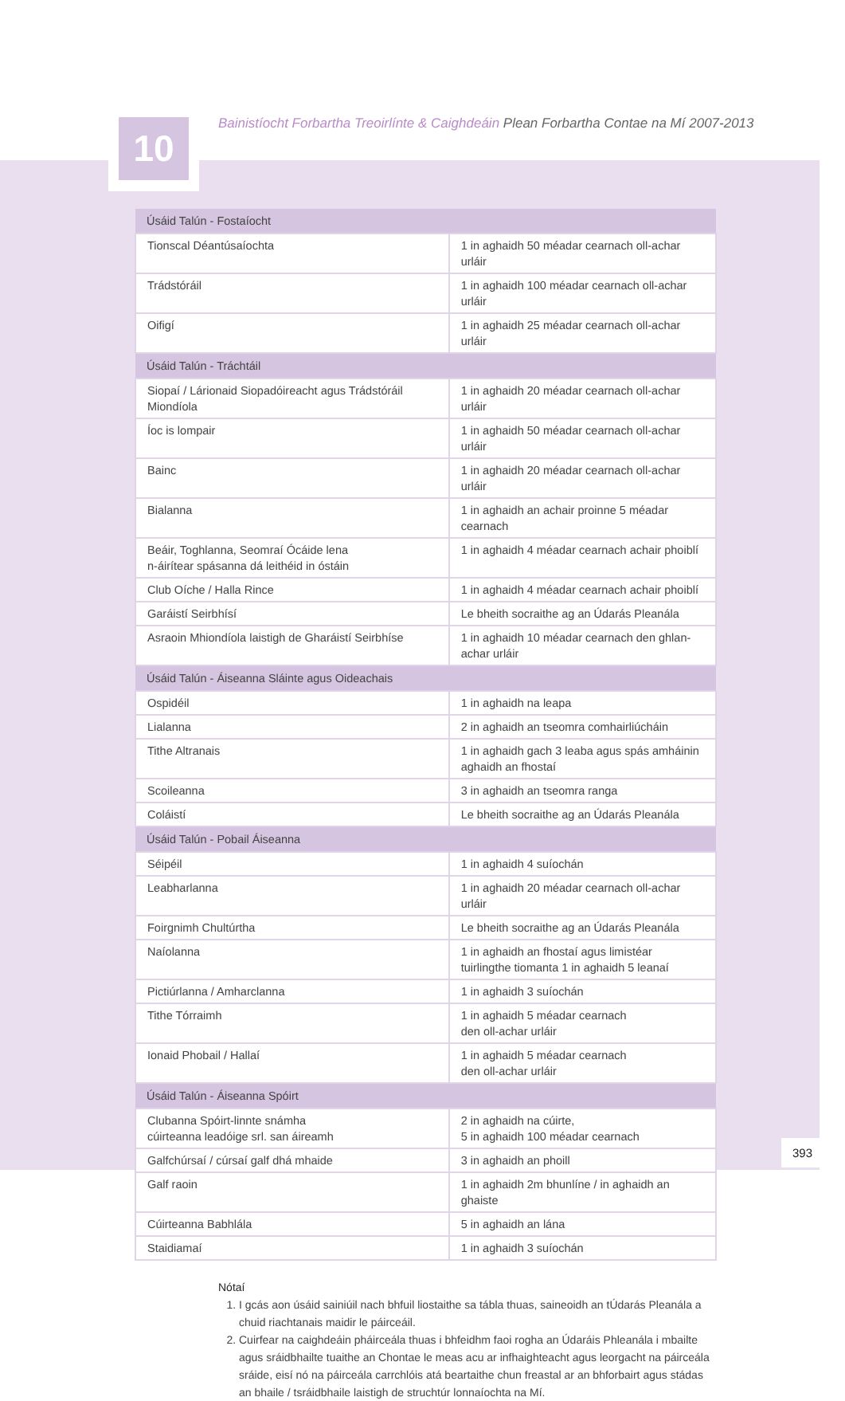10
Bainistíocht Forbartha Treoirlínte & Caighdeáin Plean Forbartha Contae na Mí 2007-2013
| Úsáid Talún - Fostaíocht | |
| Tionscal Déantúsaíochta | 1 in aghaidh 50 méadar cearnach oll-achar urláir |
| Trádstóráil | 1 in aghaidh 100 méadar cearnach oll-achar urláir |
| Oifigí | 1 in aghaidh 25 méadar cearnach oll-achar urláir |
| Úsáid Talún - Tráchtáil | |
| Siopaí / Lárionaid Siopadóireacht agus Trádstóráil Miondíola | 1 in aghaidh 20 méadar cearnach oll-achar urláir |
| Íoc is lompair | 1 in aghaidh 50 méadar cearnach oll-achar urláir |
| Bainc | 1 in aghaidh 20 méadar cearnach oll-achar urláir |
| Bialanna | 1 in aghaidh an achair proinne 5 méadar cearnach |
| Beáir, Toghlanna, Seomraí Ócáide lena n-áirítear spásanna dá leithéid in óstáin | 1 in aghaidh 4 méadar cearnach achair phoiblí |
| Club Oíche / Halla Rince | 1 in aghaidh 4 méadar cearnach achair phoiblí |
| Garáistí Seirbhísí | Le bheith socraithe ag an Údarás Pleanála |
| Asraoin Mhiondíola laistigh de Gharáistí Seirbhíse | 1 in aghaidh 10 méadar cearnach den ghlan- achar urláir |
| Úsáid Talún - Áiseanna Sláinte agus Oideachais | |
| Ospidéil | 1 in aghaidh na leapa |
| Lialanna | 2 in aghaidh an tseomra comhairliúcháin |
| Tithe Altranais | 1 in aghaidh gach 3 leaba agus spás amháinin aghaidh an fhostaí |
| Scoileanna | 3 in aghaidh an tseomra ranga |
| Coláistí | Le bheith socraithe ag an Údarás Pleanála |
| Úsáid Talún - Pobail Áiseanna | |
| Séipéil | 1 in aghaidh 4 suíochán |
| Leabharlanna | 1 in aghaidh 20 méadar cearnach oll-achar urláir |
| Foirgnimh Chultúrtha | Le bheith socraithe ag an Údarás Pleanála |
| Naíolanna | 1 in aghaidh an fhostaí agus limistéar tuirlingthe tiomanta 1 in aghaidh 5 leanaí |
| Pictiúrlanna / Amharclanna | 1 in aghaidh 3 suíochán |
| Tithe Tórraimh | 1 in aghaidh 5 méadar cearnach den oll-achar urláir |
| Ionaid Phobail / Hallaí | 1 in aghaidh 5 méadar cearnach den oll-achar urláir |
| Úsáid Talún - Áiseanna Spóirt | |
| Clubanna Spóirt-linnte snámha cúirteanna leadóige srl. san áireamh | 2 in aghaidh na cúirte, 5 in aghaidh 100 méadar cearnach |
| Galfchúrsaí / cúrsaí galf dhá mhaide | 3 in aghaidh an phoill |
| Galf raoin | 1 in aghaidh 2m bhunlíne / in aghaidh an ghaiste |
| Cúirteanna Babhlála | 5 in aghaidh an lána |
| Staidiamaí | 1 in aghaidh 3 suíochán |
Nótaí
1. I gcás aon úsáid sainiúil nach bhfuil liostaithe sa tábla thuas, saineoidh an tÚdarás Pleanála a chuid riachtanais maidir le páirceáil.
2. Cuirfear na caighdeáin pháirceála thuas i bhfeidhm faoi rogha an Údaráis Phleanála i mbailte agus sráidbhailte tuaithe an Chontae le meas acu ar infhaighteacht agus leorgacht na páirceála sráide, eisí nó na páirceála carrchlóis atá beartaithe chun freastal ar an bhforbairt agus stádas an bhaile / tsráidbhaile laistigh de struchtúr lonnaíochta na Mí.
393